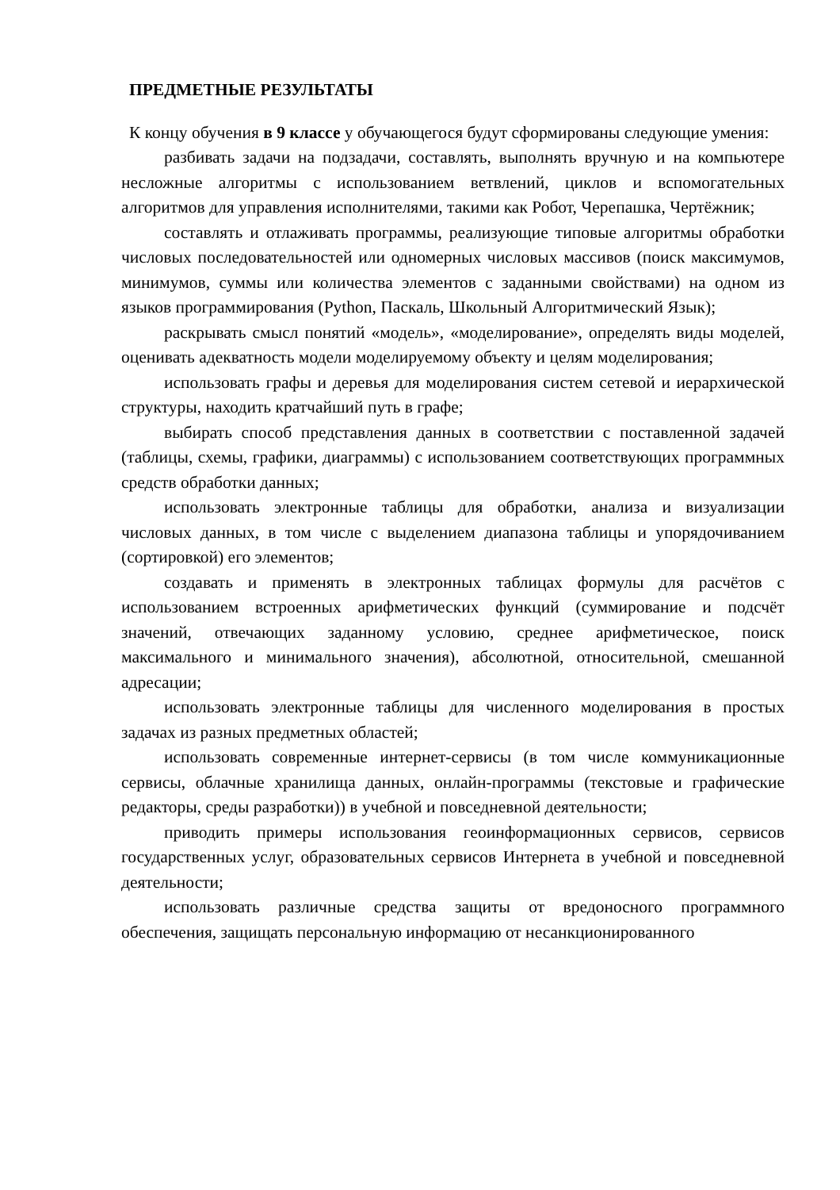ПРЕДМЕТНЫЕ РЕЗУЛЬТАТЫ
К концу обучения в 9 классе у обучающегося будут сформированы следующие умения:
разбивать задачи на подзадачи, составлять, выполнять вручную и на компьютере несложные алгоритмы с использованием ветвлений, циклов и вспомогательных алгоритмов для управления исполнителями, такими как Робот, Черепашка, Чертёжник;
составлять и отлаживать программы, реализующие типовые алгоритмы обработки числовых последовательностей или одномерных числовых массивов (поиск максимумов, минимумов, суммы или количества элементов с заданными свойствами) на одном из языков программирования (Python, Паскаль, Школьный Алгоритмический Язык);
раскрывать смысл понятий «модель», «моделирование», определять виды моделей, оценивать адекватность модели моделируемому объекту и целям моделирования;
использовать графы и деревья для моделирования систем сетевой и иерархической структуры, находить кратчайший путь в графе;
выбирать способ представления данных в соответствии с поставленной задачей (таблицы, схемы, графики, диаграммы) с использованием соответствующих программных средств обработки данных;
использовать электронные таблицы для обработки, анализа и визуализации числовых данных, в том числе с выделением диапазона таблицы и упорядочиванием (сортировкой) его элементов;
создавать и применять в электронных таблицах формулы для расчётов с использованием встроенных арифметических функций (суммирование и подсчёт значений, отвечающих заданному условию, среднее арифметическое, поиск максимального и минимального значения), абсолютной, относительной, смешанной адресации;
использовать электронные таблицы для численного моделирования в простых задачах из разных предметных областей;
использовать современные интернет-сервисы (в том числе коммуникационные сервисы, облачные хранилища данных, онлайн-программы (текстовые и графические редакторы, среды разработки)) в учебной и повседневной деятельности;
приводить примеры использования геоинформационных сервисов, сервисов государственных услуг, образовательных сервисов Интернета в учебной и повседневной деятельности;
использовать различные средства защиты от вредоносного программного обеспечения, защищать персональную информацию от несанкционированного